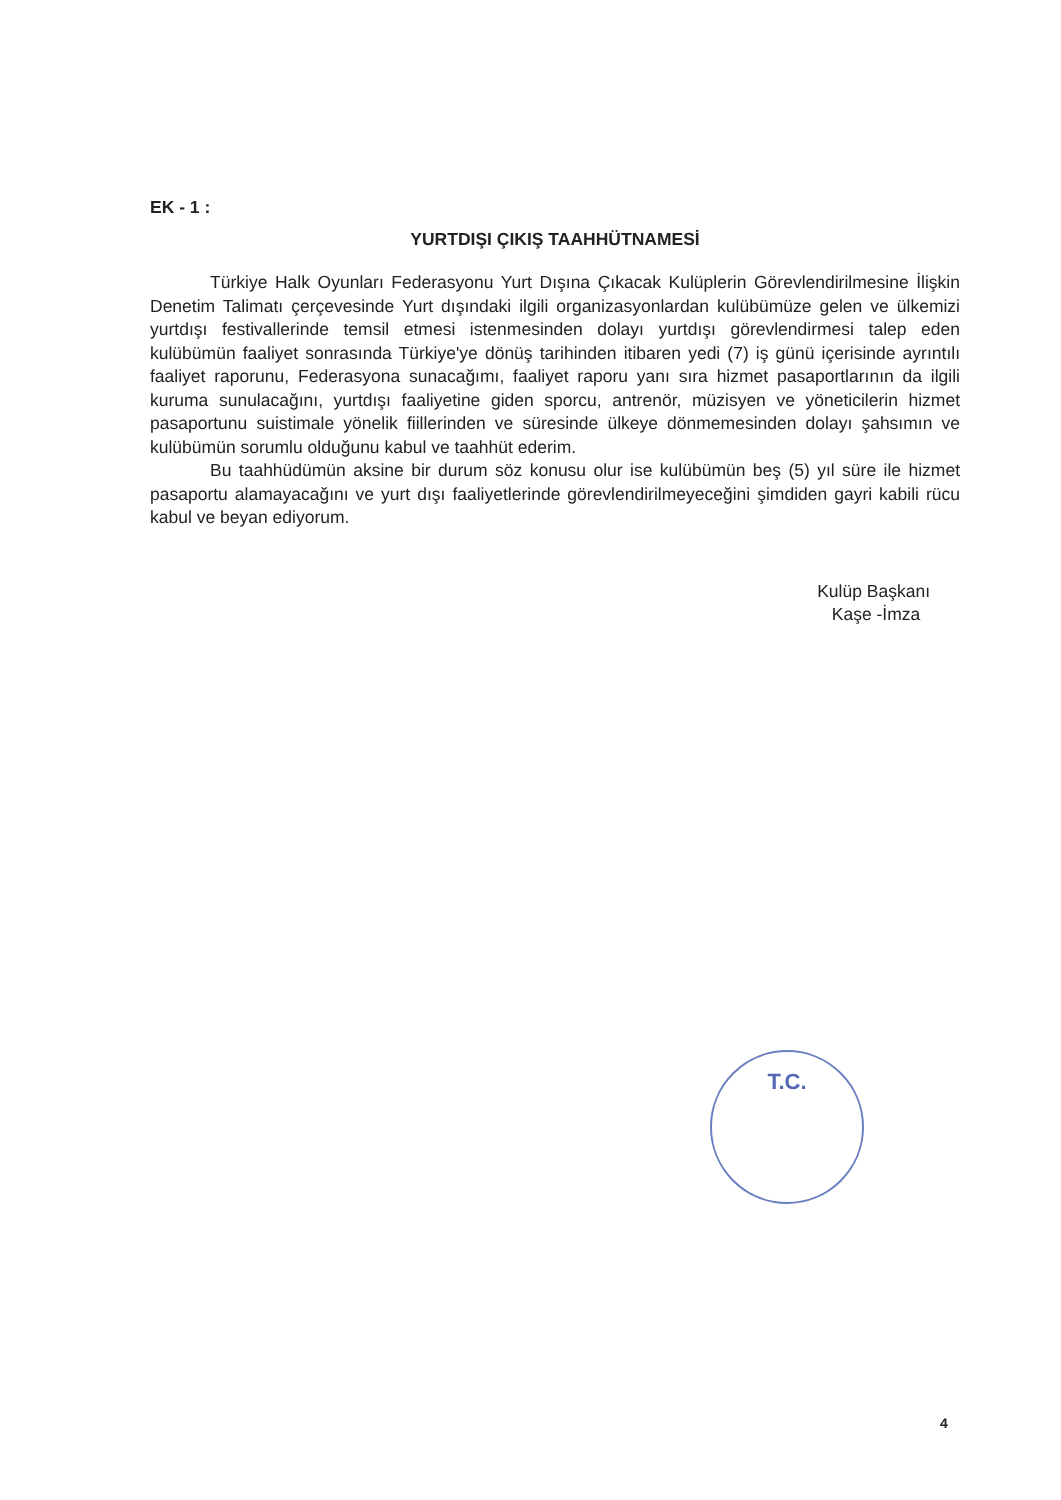EK - 1 :
YURTDIŞI ÇIKIŞ TAAHHÜTNAMESİ
Türkiye Halk Oyunları Federasyonu Yurt Dışına Çıkacak Kulüplerin Görevlendirilmesine İlişkin Denetim Talimatı çerçevesinde Yurt dışındaki ilgili organizasyonlardan kulübümüze gelen ve ülkemizi yurtdışı festivallerinde temsil etmesi istenmesinden dolayı yurtdışı görevlendirmesi talep eden kulübümün faaliyet sonrasında Türkiye'ye dönüş tarihinden itibaren yedi (7) iş günü içerisinde ayrıntılı faaliyet raporunu, Federasyona sunacağımı, faaliyet raporu yanı sıra hizmet pasaportlarının da ilgili kuruma sunulacağını, yurtdışı faaliyetine giden sporcu, antrenör, müzisyen ve yöneticilerin hizmet pasaportunu suistimale yönelik fiillerinden ve süresinde ülkeye dönmemesinden dolayı şahsımın ve kulübümün sorumlu olduğunu kabul ve taahhüt ederim.
Bu taahhüdümün aksine bir durum söz konusu olur ise kulübümün beş (5) yıl süre ile hizmet pasaportu alamayacağını ve yurt dışı faaliyetlerinde görevlendirilmeyeceğini şimdiden gayri kabili rücu kabul ve beyan ediyorum.
Kulüp Başkanı
Kaşe -İmza
T.C.
4